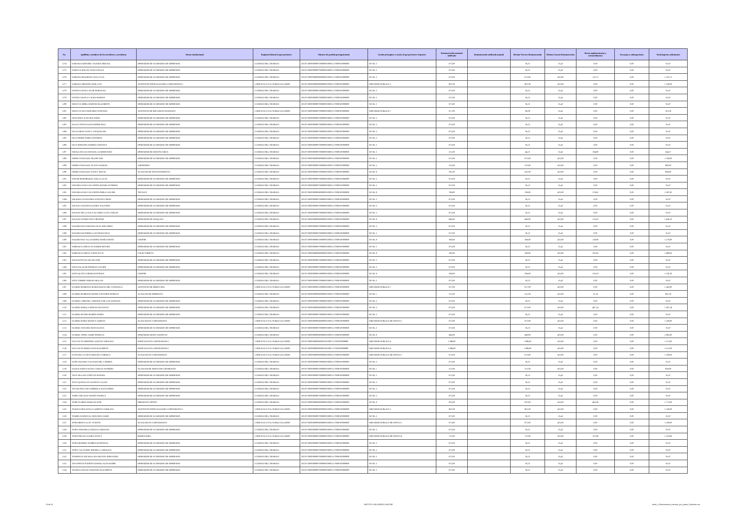| No. | Apellidos y nombres de los servidores y servidoras | Puesto Institucional | Regimen laboral al que pertenece | Número de partida presupuestaria | Grado jerárquico o escala al que pertenece el puesto | Remuneración mensual unificada | Remuneración unificada (anual) | Décimo Tercera Remuneración | Décima Cuarta Remuneración | Horas suplementarias y extraordinarias | Encargos y subrogaciones | Total ingresos adicionales |
| --- | --- | --- | --- | --- | --- | --- | --- | --- | --- | --- | --- | --- |
| 1274 | SARANGO MENDEZ VALERIA ABIGAIL | OPERADOR DE ACABADOS DE IMPRESION | 2.CODIGO DEL TRABAJO | 202207200000000870000000500051170000100000000 | NIVEL 5 | 675,00 | | 56,25 | 35,42 | 0,00 | 0,00 | 91,67 |
| 1275 | SARAVIA MALAN TANYA DALIA | OPERADOR DE ACABADOS DE IMPRESION | 2.CODIGO DEL TRABAJO | 202207200000000870000000500051170000100000000 | NIVEL 5 | 675,00 | | 56,25 | 35,42 | 0,00 | 0,00 | 91,67 |
| 1276 | SARZOSA BALDEON ANA LUCIA | OPERADOR DE ACABADOS DE IMPRESION | 2.CODIGO DEL TRABAJO | 202207200000000860000000100051170000100000000 | NIVEL 5 | 675,00 | | 675,00 | 425,00 | 125,72 | 0,00 | 1.225,72 |
| 1277 | SARZOZA PROAÑO JOSE LUIS | ASISTENTE ESPECIALIZADO CARTOGRAFIA I | 1.SERVICIO CIVIL PUBLICO (LOSEP) | 202207200000000860000000100051170000100000000 | SERVIDOR PUBLICO 2 | 901,00 | | 901,00 | 425,00 | 0,00 | 0,00 | 1.326,00 |
| 1278 | SATIAN CHAFLA FLOR DORALISA | OPERADOR DE ACABADOS DE IMPRESION | 2.CODIGO DEL TRABAJO | 202207200000000870000000500051170000100000000 | NIVEL 5 | 675,00 | | 56,25 | 35,42 | 0,00 | 0,00 | 91,67 |
| 1279 | SATIAN CHAFLA VILMA MARINA | OPERADOR DE ACABADOS DE IMPRESION | 2.CODIGO DEL TRABAJO | 202207200000000870000000500051170000100000000 | NIVEL 5 | 675,00 | | 56,25 | 35,42 | 0,00 | 0,00 | 91,67 |
| 1280 | SEGOVIA ABRIL MARTHA ELIZABETH | OPERADOR DE ACABADOS DE IMPRESION | 2.CODIGO DEL TRABAJO | 202207200000000870000000500051170000100000000 | NIVEL 5 | 675,00 | | 56,25 | 35,42 | 0,00 | 0,00 | 91,67 |
| 1281 | SEGOVIA INCA ROSARIO STEFANIA | ASISTENTE DE RECURSOS HUMANOS | 1.SERVICIO CIVIL PUBLICO (LOSEP) | 202207200000000870000000500051170000100000000 | SERVIDOR PUBLICO 1 | 817,00 | | 68,08 | 35,42 | 0,00 | 0,00 | 103,50 |
| 1282 | SIGSI PAEZ JUAN ROLANDO | OPERADOR DE ACABADOS DE IMPRESION | 2.CODIGO DEL TRABAJO | 202207200000000870000000500051170000100000000 | NIVEL 5 | 675,00 | | 56,25 | 35,42 | 0,00 | 0,00 | 91,67 |
| 1283 | SILLO CATOTA ALEXANDER PAUL | OPERADOR DE ACABADOS DE IMPRESION | 2.CODIGO DEL TRABAJO | 202207200000000870000000500051170000100000000 | NIVEL 5 | 675,00 | | 56,25 | 35,42 | 0,00 | 0,00 | 91,67 |
| 1284 | SILVA ARIAS NANCY JACQUELINE | OPERADOR DE ACABADOS DE IMPRESION | 2.CODIGO DEL TRABAJO | 202207200000000870000000500051170000100000000 | NIVEL 5 | 675,00 | | 56,25 | 35,42 | 0,00 | 0,00 | 91,67 |
| 1285 | SILVA PEREZ PABLO ESTEBAN | OPERADOR DE ACABADOS DE IMPRESION | 2.CODIGO DEL TRABAJO | 202207200000000870000000500051170000100000000 | NIVEL 5 | 675,00 | | 56,25 | 35,42 | 0,00 | 0,00 | 91,67 |
| 1286 | SILVA RENGIFO ANDREA CRISTINA | OPERADOR DE ACABADOS DE IMPRESION | 2.CODIGO DEL TRABAJO | 202207200000000870000000500051170000100000000 | NIVEL 5 | 675,00 | | 56,25 | 35,42 | 0,00 | 0,00 | 91,67 |
| 1287 | SIMALUISA IZA MANUEL GUMERCINDO | OPERADOR DE MONTACARGA | 2.CODIGO DEL TRABAJO | 202207200000000870000000500051170000100000000 | NIVEL 5 | 531,00 | | 44,25 | 35,42 | 164,90 | 0,00 | 244,57 |
| 1288 | SIMBA GONZALEZ FELIPE NOE | OPERADOR DE ACABADOS DE IMPRESION | 2.CODIGO DEL TRABAJO | 202207200000000860000000100051170000100000000 | NIVEL 5 | 675,00 | | 675,00 | 425,00 | 0,00 | 0,00 | 1.100,00 |
| 1289 | SIMBA GONZALEZ FLAVIO SAMUEL | JARDINERO | 2.CODIGO DEL TRABAJO | 202207200000000010000000100051170000100000000 | NIVEL 3 | 555,00 | | 555,00 | 425,00 | 0,00 | 0,00 | 980,00 |
| 1290 | SIMBA GONZALEZ NANCY ROCIO | AUXILIAR DE MANTENIMIENTO | 2.CODIGO DEL TRABAJO | 202207200000000010000000100051170000100000000 | NIVEL 9 | 561,00 | | 561,00 | 425,00 | 0,00 | 0,00 | 986,00 |
| 1291 | SINCHE BOHORQUEZ ZOILA LUCIA | OPERADOR DE ACABADOS DE IMPRESION | 2.CODIGO DEL TRABAJO | 202207200000000870000000500051170000100000000 | NIVEL 5 | 675,00 | | 56,25 | 35,42 | 0,00 | 0,00 | 91,67 |
| 1292 | SINCHIGUANO CALVOPIÑA DANIEL ESTEBAN | OPERADOR DE ACABADOS DE IMPRESION | 2.CODIGO DEL TRABAJO | 202207200000000870000000500051170000100000000 | NIVEL 5 | 675,00 | | 56,25 | 35,42 | 0,00 | 0,00 | 91,67 |
| 1293 | SINCHIGUANO CALVOPIÑA PABLO XAVIER | TECNICO | 2.CODIGO DEL TRABAJO | 202207200000000860000000100051170000100000000 | NIVEL 8 | 796,00 | | 796,00 | 425,00 | 376,62 | 0,00 | 1.597,62 |
| 1294 | SISLEMA COYASAMIN ANTONNY RENE | OPERADOR DE ACABADOS DE IMPRESION | 2.CODIGO DEL TRABAJO | 202207200000000870000000500051170000100000000 | NIVEL 5 | 675,00 | | 56,25 | 35,42 | 0,00 | 0,00 | 91,67 |
| 1295 | SOCASI CAIZATOA GLORIA YOLANDA | OPERADOR DE ACABADOS DE IMPRESION | 2.CODIGO DEL TRABAJO | 202207200000000870000000500051170000100000000 | NIVEL 5 | 675,00 | | 56,25 | 35,42 | 0,00 | 0,00 | 91,67 |
| 1296 | SOLANO DE LA SALA ALVAREZ JUAN CARLOS | OPERADOR DE ACABADOS DE IMPRESION | 2.CODIGO DEL TRABAJO | 202207200000000870000000500051170000100000000 | NIVEL 5 | 675,00 | | 56,25 | 35,42 | 0,00 | 0,00 | 91,67 |
| 1297 | SOLANO GOMEZ FANY BEATRIZ | OPERADOR DE MAQUINA | 2.CODIGO DEL TRABAJO | 202207200000000860000000100051170000100000000 | NIVEL 9 | 640,00 | | 640,00 | 425,00 | 374,10 | 0,00 | 1.439,10 |
| 1298 | SOLORZANO NARANJO ALEX EDUARDO | OPERADOR DE ACABADOS DE IMPRESION | 2.CODIGO DEL TRABAJO | 202207200000000870000000500051170000100000000 | NIVEL 5 | 675,00 | | 56,25 | 35,42 | 0,00 | 0,00 | 91,67 |
| 1299 | SOLORZANO PEREZ LUIS FRANCISCO | OPERADOR DE ACABADOS DE IMPRESION | 2.CODIGO DEL TRABAJO | 202207200000000870000000500051170000100000000 | NIVEL 5 | 675,00 | | 56,25 | 35,42 | 0,00 | 0,00 | 91,67 |
| 1300 | SOLORZANO VILLAGOMEZ MARCO RENE | CHOFER | 2.CODIGO DEL TRABAJO | 202207200000000010000000100051170000100000000 | NIVEL 9 | 566,00 | | 566,00 | 425,00 | 128,00 | 0,00 | 1.119,00 |
| 1301 | SORNOZA GARCIA EVANDER ARTURO | OPERADOR DE ACABADOS DE IMPRESION | 2.CODIGO DEL TRABAJO | 202207200000000870000000500051170000100000000 | NIVEL 5 | 675,00 | | 56,25 | 35,42 | 0,00 | 0,00 | 91,67 |
| 1302 | SORNOZA GARCIA YHON ELVIS | COLECTORISTA | 2.CODIGO DEL TRABAJO | 202207200000000860000000100051170000100000000 | NIVEL 9 | 590,00 | | 590,00 | 425,00 | 393,92 | 0,00 | 1.408,92 |
| 1303 | SOSA ESTEVEZ OSCAR JOSE | OPERADOR DE ACABADOS DE IMPRESION | 2.CODIGO DEL TRABAJO | 202207200000000870000000500051170000100000000 | NIVEL 5 | 675,00 | | 56,25 | 35,42 | 0,00 | 0,00 | 91,67 |
| 1304 | SOSA SALAZAR PATRICIO XAVIER | OPERADOR DE ACABADOS DE IMPRESION | 2.CODIGO DEL TRABAJO | 202207200000000870000000500051170000100000000 | NIVEL 5 | 675,00 | | 56,25 | 35,42 | 0,00 | 0,00 | 91,67 |
| 1305 | SOTO QUITO CORNELIO EFRAIN | CHOFER | 2.CODIGO DEL TRABAJO | 202207200000000010000000100051170000100000000 | NIVEL 9 | 566,00 | | 566,00 | 425,00 | 239,18 | 0,00 | 1.230,18 |
| 1306 | SOTO TORRES SERGIO MILLAN | OPERADOR DE ACABADOS DE IMPRESION | 2.CODIGO DEL TRABAJO | 202207200000000870000000500051170000100000000 | NIVEL 5 | 675,00 | | 56,25 | 35,42 | 0,00 | 0,00 | 91,67 |
| 1307 | SUAREZ BURBANO MARIA ROCIO DEL CONSUELO | ASISTENTE DE DIRECCION | 1.SERVICIO CIVIL PUBLICO (LOSEP) | 202207200000000010000000100051170000100000000 | SERVIDOR PUBLICO 1 | 817,00 | | 817,00 | 425,00 | 0,00 | 0,00 | 1.242,00 |
| 1308 | SUAREZ BURBANO MONICA ESTHER PATRICIA | AUXILIAR DE IMPRENTA | 2.CODIGO DEL TRABAJO | 202207200000000860000000100051170000100000000 | NIVEL 1 | 531,00 | | 531,00 | 425,00 | 35,36 | 0,00 | 991,36 |
| 1309 | SUAREZ CORONEL VERONICA DE LOS ANGELES | OPERADOR DE ACABADOS DE IMPRESION | 2.CODIGO DEL TRABAJO | 202207200000000870000000500051170000100000000 | NIVEL 5 | 675,00 | | 56,25 | 35,42 | 0,00 | 0,00 | 91,67 |
| 1310 | SUAREZ PADILLA EDWIN GIOVANNY | OPERADOR DE ACABADOS DE IMPRESION | 2.CODIGO DEL TRABAJO | 202207200000000860000000100051170000100000000 | NIVEL 5 | 675,00 | | 675,00 | 425,00 | 487,14 | 0,00 | 1.587,14 |
| 1311 | SUAREZ RIVERA RUBEN DARIO | OPERADOR DE ACABADOS DE IMPRESION | 2.CODIGO DEL TRABAJO | 202207200000000870000000500051170000100000000 | NIVEL 5 | 675,00 | | 56,25 | 35,42 | 0,00 | 0,00 | 91,67 |
| 1312 | SUAREZ ROMO MONICA XIMENA | AUXILIAR EN CARTOGRAFIA | 1.SERVICIO CIVIL PUBLICO (LOSEP) | 202207200000000860000000100051170000100000000 | SERVIDOR PUBLICO DE APOYO 3 | 675,00 | | 675,00 | 425,00 | 0,00 | 0,00 | 1.100,00 |
| 1313 | SUAREZ SANCHEZ ROSA ELENA | OPERADOR DE ACABADOS DE IMPRESION | 2.CODIGO DEL TRABAJO | 202207200000000870000000500051170000100000000 | NIVEL 5 | 675,00 | | 56,25 | 35,42 | 0,00 | 0,00 | 91,67 |
| 1314 | SUAREZ YEPEZ JAIME PATRICIO | OPERADOR ARTES GRAFICAS | 2.CODIGO DEL TRABAJO | 202207200000000860000000100051170000100000000 | NIVEL 9 | 640,00 | | 640,00 | 425,00 | 0,00 | 0,00 | 1.065,00 |
| 1315 | SUCUNUTA ORDOÑEZ LIZETH CAROLINA | ESPECIALISTA CARTOGRAFIA I | 1.SERVICIO CIVIL PUBLICO (LOSEP) | 20220720000000086000010010007117002028888888 | SERVIDOR PUBLICO 4 | 1.086,00 | | 1.086,00 | 425,00 | 0,00 | 0,00 | 1.511,00 |
| 1316 | SUCUNUTA PEREZ GINA ELIZABETH | ESPECIALISTA CARTOGRAFIA I | 1.SERVICIO CIVIL PUBLICO (LOSEP) | 20220720000000086000010010007117002028888888 | SERVIDOR PUBLICO 4 | 1.086,00 | | 1.086,00 | 425,00 | 0,00 | 0,00 | 1.511,00 |
| 1317 | SUNTASIG CUATIN ARACELY FABIOLA | AUXILIAR EN CARTOGRAFIA | 1.SERVICIO CIVIL PUBLICO (LOSEP) | 202207200000000860000000100051170000100000000 | SERVIDOR PUBLICO DE APOYO 3 | 675,00 | | 675,00 | 425,00 | 0,00 | 0,00 | 1.100,00 |
| 1318 | SUPE SAILEMA YOLANDA DEL CARMEN | OPERADOR DE ACABADOS DE IMPRESION | 2.CODIGO DEL TRABAJO | 202207200000000870000000500051170000100000000 | NIVEL 5 | 675,00 | | 56,25 | 35,42 | 0,00 | 0,00 | 91,67 |
| 1319 | SUQUILANDA SALTOS CARLOS ALFREDO | AUXILIAR DE SERVICIOS GENERALES | 2.CODIGO DEL TRABAJO | 202207200000000010000000100051170000100000000 | NIVEL 1 | 531,00 | | 531,00 | 425,00 | 0,00 | 0,00 | 956,00 |
| 1320 | TACO PILLAJO STEEVEN RAFAEL | OPERADOR DE ACABADOS DE IMPRESION | 2.CODIGO DEL TRABAJO | 202207200000000870000000500051170000100000000 | NIVEL 5 | 675,00 | | 56,25 | 35,42 | 0,00 | 0,00 | 91,67 |
| 1321 | TACO QUINGUAN ALISSON YULIZA | OPERADOR DE ACABADOS DE IMPRESION | 2.CODIGO DEL TRABAJO | 202207200000000870000000500051170000100000000 | NIVEL 5 | 675,00 | | 56,25 | 35,42 | 0,00 | 0,00 | 91,67 |
| 1322 | TACURI PAUCAR GABRIELA ALEXANDRA | OPERADOR DE ACABADOS DE IMPRESION | 2.CODIGO DEL TRABAJO | 202207200000000870000000500051170000100000000 | NIVEL 5 | 675,00 | | 56,25 | 35,42 | 0,00 | 0,00 | 91,67 |
| 1323 | TAIPE CHICAIZA WENDY PAMELA | OPERADOR DE ACABADOS DE IMPRESION | 2.CODIGO DEL TRABAJO | 202207200000000870000000500051170000100000000 | NIVEL 5 | 675,00 | | 56,25 | 35,42 | 0,00 | 0,00 | 91,67 |
| 1324 | TAIPE FLORES MARLON JOSE | PRENSISTA OFFSET | 2.CODIGO DEL TRABAJO | 202207200000000860000000100051170000100000000 | NIVEL 9 | 855,00 | | 855,00 | 425,00 | 493,06 | 0,00 | 1.773,06 |
| 1325 | TAMAYO BACACELA LIZBETH CAROLINA | ASISTENTE ESPECIALIZADO CARTOGRAFIA I | 1.SERVICIO CIVIL PUBLICO (LOSEP) | 202207200000000860000000100051170000100000000 | SERVIDOR PUBLICO 2 | 901,00 | | 901,00 | 425,00 | 0,00 | 0,00 | 1.326,00 |
| 1326 | TAMBA SANDOVAL SEGUNDO JAIME | OPERADOR DE ACABADOS DE IMPRESION | 2.CODIGO DEL TRABAJO | 202207200000000870000000500051170000100000000 | NIVEL 5 | 675,00 | | 56,25 | 35,42 | 0,00 | 0,00 | 91,67 |
| 1327 | TAPIA BRAVO LUIS VICENTE | AUXILIAR EN CARTOGRAFIA | 1.SERVICIO CIVIL PUBLICO (LOSEP) | 202207200000000860000000100051170000100000000 | SERVIDOR PUBLICO DE APOYO 3 | 675,00 | | 675,00 | 425,00 | 0,00 | 0,00 | 1.100,00 |
| 1328 | TAPIA JARAMILLO DIANA CAROLINA | OPERADOR DE ACABADOS DE IMPRESION | 2.CODIGO DEL TRABAJO | 202207200000000870000000500051170000100000000 | NIVEL 5 | 675,00 | | 56,25 | 35,42 | 0,00 | 0,00 | 91,67 |
| 1329 | TAPIA PRUNA GLORIA NANCY | BODEGUERO | 1.SERVICIO CIVIL PUBLICO (LOSEP) | 202207200000000010000000100051170000100000000 | SERVIDOR PUBLICO DE APOYO 4 | 733,00 | | 733,00 | 425,00 | 152,86 | 0,00 | 1.310,86 |
| 1330 | TAPIA RIOFRIO ANDREA ESTEFANIA | OPERADOR DE ACABADOS DE IMPRESION | 2.CODIGO DEL TRABAJO | 202207200000000870000000500051170000100000000 | NIVEL 5 | 675,00 | | 56,25 | 35,42 | 0,00 | 0,00 | 91,67 |
| 1331 | TAPIA VILLACRES MISHELL CAROLINA | OPERADOR DE ACABADOS DE IMPRESION | 2.CODIGO DEL TRABAJO | 202207200000000870000000500051170000100000000 | NIVEL 5 | 675,00 | | 56,25 | 35,42 | 0,00 | 0,00 | 91,67 |
| 1332 | TASIPANTA ANCHALUISA MILTON FERNANDO | OPERADOR DE ACABADOS DE IMPRESION | 2.CODIGO DEL TRABAJO | 202207200000000870000000500051170000100000000 | NIVEL 5 | 675,00 | | 56,25 | 35,42 | 0,00 | 0,00 | 91,67 |
| 1333 | TAYUPANTA FUERTES DANIEL ALEXANDER | OPERADOR DE ACABADOS DE IMPRESION | 2.CODIGO DEL TRABAJO | 202207200000000870000000500051170000100000000 | NIVEL 5 | 675,00 | | 56,25 | 35,42 | 0,00 | 0,00 | 91,67 |
| 1334 | TEJADA CHAVEZ SHADYRA ELIZABETH | OPERADOR DE ACABADOS DE IMPRESION | 2.CODIGO DEL TRABAJO | 202207200000000870000000500051170000100000000 | NIVEL 5 | 675,00 | | 56,25 | 35,42 | 0,00 | 0,00 | 91,67 |
22 de 26 INSTITUTO GEOGRÁFICO MILITAR
literal_c_Remuneracion_mensual_por_puesto_Diciembre.xlsx